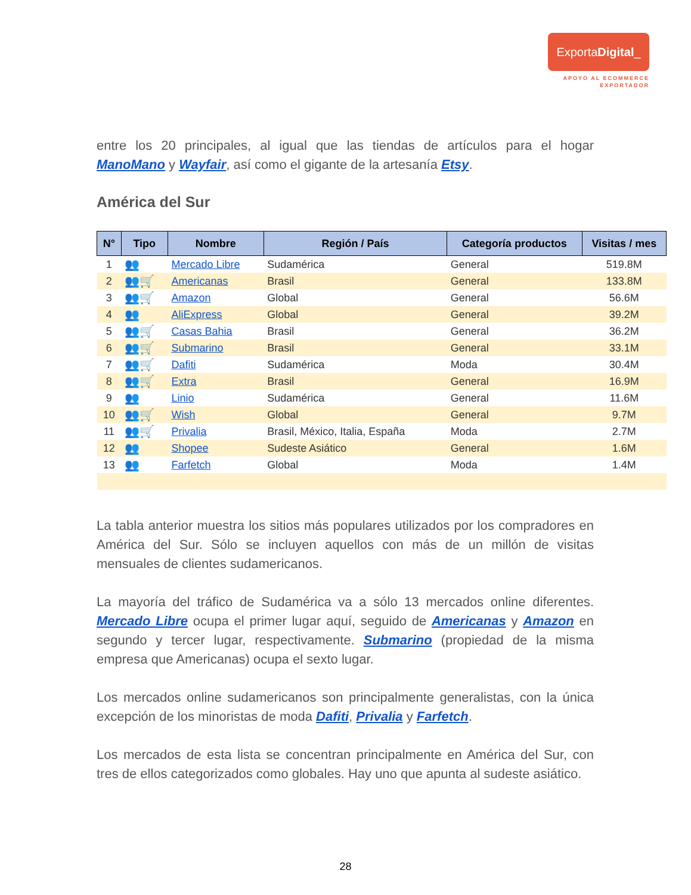ExportaDigital_
APOYO AL ECOMMERCE
EXPORTADOR
entre los 20 principales, al igual que las tiendas de artículos para el hogar ManoMano y Wayfair, así como el gigante de la artesanía Etsy.
América del Sur
| N° | Tipo | Nombre | Región / País | Categoría productos | Visitas / mes |
| --- | --- | --- | --- | --- | --- |
| 1 | 👥 | Mercado Libre | Sudamérica | General | 519.8M |
| 2 | 👥🛒 | Americanas | Brasil | General | 133.8M |
| 3 | 👥🛒 | Amazon | Global | General | 56.6M |
| 4 | 👥 | AliExpress | Global | General | 39.2M |
| 5 | 👥🛒 | Casas Bahia | Brasil | General | 36.2M |
| 6 | 👥🛒 | Submarino | Brasil | General | 33.1M |
| 7 | 👥🛒 | Dafiti | Sudamérica | Moda | 30.4M |
| 8 | 👥🛒 | Extra | Brasil | General | 16.9M |
| 9 | 👥 | Linio | Sudamérica | General | 11.6M |
| 10 | 👥🛒 | Wish | Global | General | 9.7M |
| 11 | 👥🛒 | Privalia | Brasil, México, Italia, España | Moda | 2.7M |
| 12 | 👥 | Shopee | Sudeste Asiático | General | 1.6M |
| 13 | 👥 | Farfetch | Global | Moda | 1.4M |
La tabla anterior muestra los sitios más populares utilizados por los compradores en América del Sur. Sólo se incluyen aquellos con más de un millón de visitas mensuales de clientes sudamericanos.
La mayoría del tráfico de Sudamérica va a sólo 13 mercados online diferentes. Mercado Libre ocupa el primer lugar aquí, seguido de Americanas y Amazon en segundo y tercer lugar, respectivamente. Submarino (propiedad de la misma empresa que Americanas) ocupa el sexto lugar.
Los mercados online sudamericanos son principalmente generalistas, con la única excepción de los minoristas de moda Dafiti, Privalia y Farfetch.
Los mercados de esta lista se concentran principalmente en América del Sur, con tres de ellos categorizados como globales. Hay uno que apunta al sudeste asiático.
28